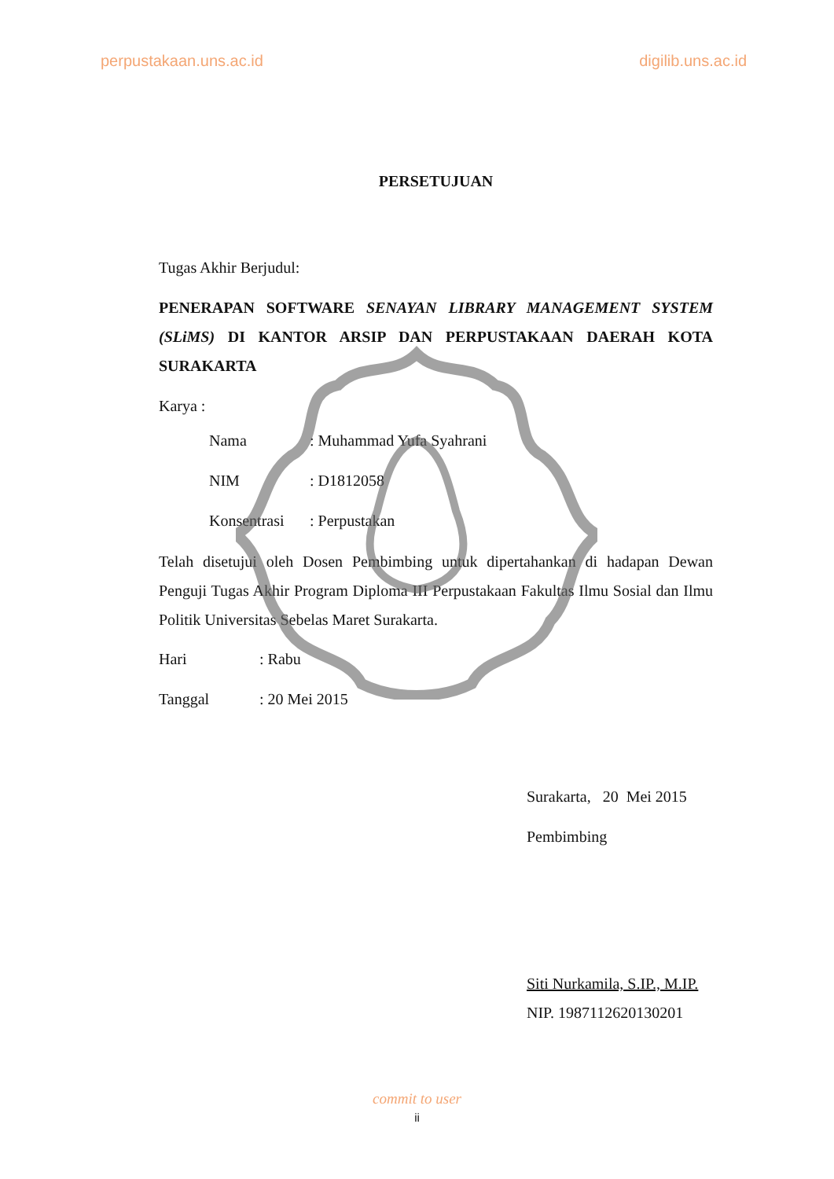perpustakaan.uns.ac.id digilib.uns.ac.id
PERSETUJUAN
Tugas Akhir Berjudul:
PENERAPAN SOFTWARE SENAYAN LIBRARY MANAGEMENT SYSTEM (SLiMS) DI KANTOR ARSIP DAN PERPUSTAKAAN DAERAH KOTA SURAKARTA
Karya :
Nama: Muhammad Yufa Syahrani
NIM: D1812058
Konsentrasi: Perpustakan
Telah disetujui oleh Dosen Pembimbing untuk dipertahankan di hadapan Dewan Penguji Tugas Akhir Program Diploma III Perpustakaan Fakultas Ilmu Sosial dan Ilmu Politik Universitas Sebelas Maret Surakarta.
Hari: Rabu
Tanggal: 20 Mei 2015
Surakarta, 20 Mei 2015
Pembimbing
Siti Nurkamila, S.IP., M.IP.
NIP. 1987112620130201
commit to user
ii